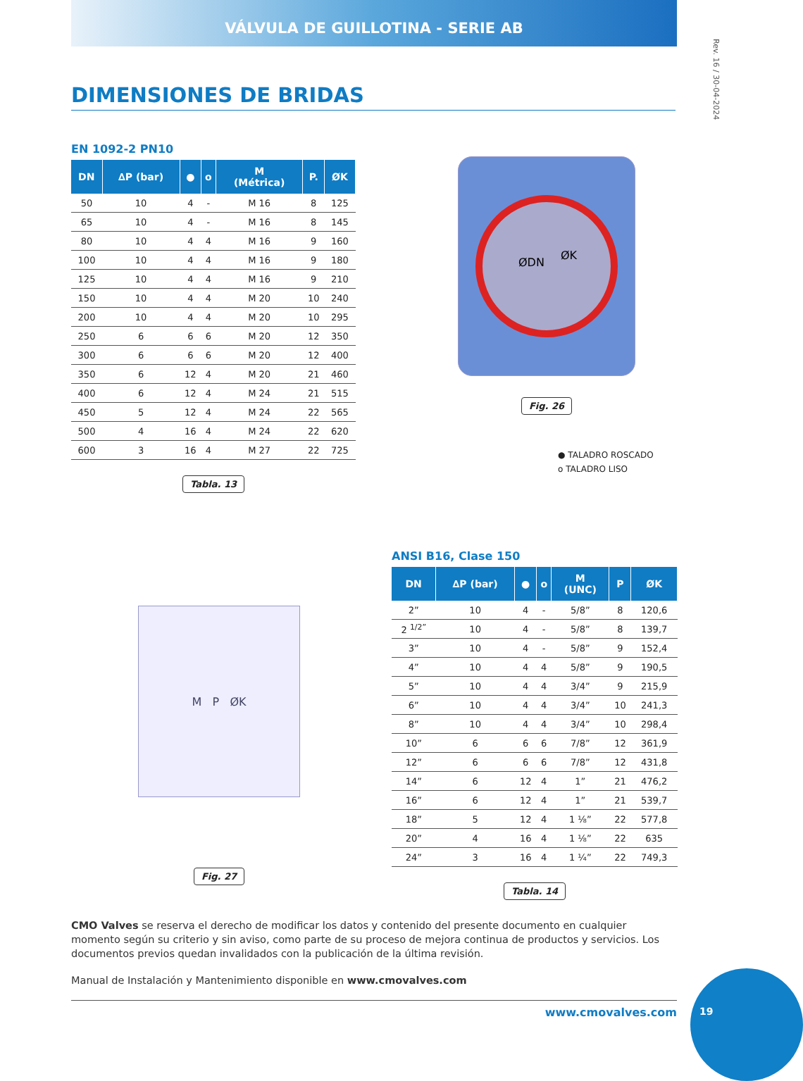VÁLVULA DE GUILLOTINA - SERIE AB
Rev. 16 / 30-04-2024
DIMENSIONES DE BRIDAS
EN 1092-2 PN10
| DN | ∆P (bar) | ● | o | M (Métrica) | P. | ØK |
| --- | --- | --- | --- | --- | --- | --- |
| 50 | 10 | 4 | - | M 16 | 8 | 125 |
| 65 | 10 | 4 | - | M 16 | 8 | 145 |
| 80 | 10 | 4 | 4 | M 16 | 9 | 160 |
| 100 | 10 | 4 | 4 | M 16 | 9 | 180 |
| 125 | 10 | 4 | 4 | M 16 | 9 | 210 |
| 150 | 10 | 4 | 4 | M 20 | 10 | 240 |
| 200 | 10 | 4 | 4 | M 20 | 10 | 295 |
| 250 | 6 | 6 | 6 | M 20 | 12 | 350 |
| 300 | 6 | 6 | 6 | M 20 | 12 | 400 |
| 350 | 6 | 12 | 4 | M 20 | 21 | 460 |
| 400 | 6 | 12 | 4 | M 24 | 21 | 515 |
| 450 | 5 | 12 | 4 | M 24 | 22 | 565 |
| 500 | 4 | 16 | 4 | M 24 | 22 | 620 |
| 600 | 3 | 16 | 4 | M 27 | 22 | 725 |
Tabla. 13
ØDN
ØK
Fig. 26
● TALADRO ROSCADO
o TALADRO LISO
M P ØK
Fig. 27
ANSI B16, Clase 150
| DN | ∆P (bar) | ● | o | M (UNC) | P | ØK |
| --- | --- | --- | --- | --- | --- | --- |
| 2” | 10 | 4 | - | 5/8” | 8 | 120,6 |
| 2 <sup>1/2”</sup> | 10 | 4 | - | 5/8” | 8 | 139,7 |
| 3” | 10 | 4 | - | 5/8” | 9 | 152,4 |
| 4” | 10 | 4 | 4 | 5/8” | 9 | 190,5 |
| 5” | 10 | 4 | 4 | 3/4” | 9 | 215,9 |
| 6” | 10 | 4 | 4 | 3/4” | 10 | 241,3 |
| 8” | 10 | 4 | 4 | 3/4” | 10 | 298,4 |
| 10” | 6 | 6 | 6 | 7/8” | 12 | 361,9 |
| 12” | 6 | 6 | 6 | 7/8” | 12 | 431,8 |
| 14” | 6 | 12 | 4 | 1” | 21 | 476,2 |
| 16” | 6 | 12 | 4 | 1” | 21 | 539,7 |
| 18” | 5 | 12 | 4 | 1 ⅛” | 22 | 577,8 |
| 20” | 4 | 16 | 4 | 1 ⅛” | 22 | 635 |
| 24” | 3 | 16 | 4 | 1 ¼” | 22 | 749,3 |
Tabla. 14
CMO Valves se reserva el derecho de modificar los datos y contenido del presente documento en cualquier momento según su criterio y sin aviso, como parte de su proceso de mejora continua de productos y servicios. Los documentos previos quedan invalidados con la publicación de la última revisión.
Manual de Instalación y Mantenimiento disponible en www.cmovalves.com
www.cmovalves.com 19